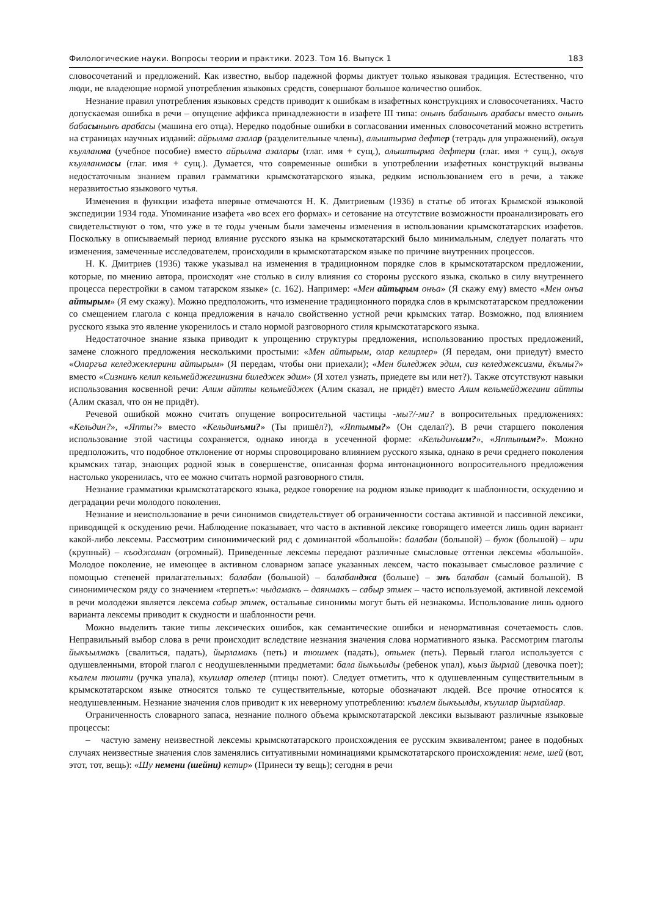Филологические науки. Вопросы теории и практики. 2023. Том 16. Выпуск 1 183
словосочетаний и предложений. Как известно, выбор падежной формы диктует только языковая традиция. Естественно, что люди, не владеющие нормой употребления языковых средств, совершают большое количество ошибок.
Незнание правил употребления языковых средств приводит к ошибкам в изафетных конструкциях и словосочетаниях. Часто допускаемая ошибка в речи – опущение аффикса принадлежности в изафете III типа: онынъ бабанынъ арабасы вместо онынъ бабасынынъ арабасы (машина его отца). Нередко подобные ошибки в согласовании именных словосочетаний можно встретить на страницах научных изданий: айрылма азалар (разделительные члены), алыштырма дефтер (тетрадь для упражнений), окъув къулланма (учебное пособие) вместо айрылма азалары (глаг. имя + сущ.), алыштырма дефтери (глаг. имя + сущ.), окъув къулланмасы (глаг. имя + сущ.). Думается, что современные ошибки в употреблении изафетных конструкций вызваны недостаточным знанием правил грамматики крымскотатарского языка, редким использованием его в речи, а также неразвитостью языкового чутья.
Изменения в функции изафета впервые отмечаются Н. К. Дмитриевым (1936) в статье об итогах Крымской языковой экспедиции 1934 года. Упоминание изафета «во всех его формах» и сетование на отсутствие возможности проанализировать его свидетельствуют о том, что уже в те годы ученым были замечены изменения в использовании крымскотатарских изафетов. Поскольку в описываемый период влияние русского языка на крымскотатарский было минимальным, следует полагать что изменения, замеченные исследователем, происходили в крымскотатарском языке по причине внутренних процессов.
Н. К. Дмитриев (1936) также указывал на изменения в традиционном порядке слов в крымскотатарском предложении, которые, по мнению автора, происходят «не столько в силу влияния со стороны русского языка, сколько в силу внутреннего процесса перестройки в самом татарском языке» (с. 162). Например: «Мен айтырым онъа» (Я скажу ему) вместо «Мен онъа айтырым» (Я ему скажу). Можно предположить, что изменение традиционного порядка слов в крымскотатарском предложении со смещением глагола с конца предложения в начало свойственно устной речи крымских татар. Возможно, под влиянием русского языка это явление укоренилось и стало нормой разговорного стиля крымскотатарского языка.
Недостаточное знание языка приводит к упрощению структуры предложения, использованию простых предложений, замене сложного предложения несколькими простыми: «Мен айтырым, олар келирлер» (Я передам, они приедут) вместо «Оларгъа келеджеклерини айтырым» (Я передам, чтобы они приехали); «Мен биледжек эдим, сиз келеджексизми, ёкъмы?» вместо «Сизнинъ келип кельмейджегинизни биледжек эдим» (Я хотел узнать, приедете вы или нет?). Также отсутствуют навыки использования косвенной речи: Алим айтты кельмейджек (Алим сказал, не придёт) вместо Алим кельмейджегини айтты (Алим сказал, что он не придёт).
Речевой ошибкой можно считать опущение вопросительной частицы -мы?/-ми? в вопросительных предложениях: «Кельдин?», «Япты?» вместо «Кельдинъми?» (Ты пришёл?), «Яптымы?» (Он сделал?). В речи старшего поколения использование этой частицы сохраняется, однако иногда в усеченной форме: «Кельдинъим?», «Яптыным?». Можно предположить, что подобное отклонение от нормы спровоцировано влиянием русского языка, однако в речи среднего поколения крымских татар, знающих родной язык в совершенстве, описанная форма интонационного вопросительного предложения настолько укоренилась, что ее можно считать нормой разговорного стиля.
Незнание грамматики крымскотатарского языка, редкое говорение на родном языке приводит к шаблонности, оскудению и деградации речи молодого поколения.
Незнание и неиспользование в речи синонимов свидетельствует об ограниченности состава активной и пассивной лексики, приводящей к оскудению речи. Наблюдение показывает, что часто в активной лексике говорящего имеется лишь один вариант какой-либо лексемы. Рассмотрим синонимический ряд с доминантой «большой»: балабан (большой) – буюк (большой) – ири (крупный) – къоджаман (огромный). Приведенные лексемы передают различные смысловые оттенки лексемы «большой». Молодое поколение, не имеющее в активном словарном запасе указанных лексем, часто показывает смысловое различие с помощью степеней прилагательных: балабан (большой) – балабанджа (больше) – энъ балабан (самый большой). В синонимическом ряду со значением «терпеть»: чыдамакъ – даянмакъ – сабыр этмек – часто используемой, активной лексемой в речи молодежи является лексема сабыр этмек, остальные синонимы могут быть ей незнакомы. Использование лишь одного варианта лексемы приводит к скудности и шаблонности речи.
Можно выделить такие типы лексических ошибок, как семантические ошибки и ненормативная сочетаемость слов. Неправильный выбор слова в речи происходит вследствие незнания значения слова нормативного языка. Рассмотрим глаголы йыкъылмакъ (свалиться, падать), йырламакъ (петь) и тюшмек (падать), отьмек (петь). Первый глагол используется с одушевленными, второй глагол с неодушевленными предметами: бала йыкъылды (ребенок упал), къыз йырлай (девочка поет); къалем тюшти (ручка упала), къушлар отелер (птицы поют). Следует отметить, что к одушевленным существительным в крымскотатарском языке относятся только те существительные, которые обозначают людей. Все прочие относятся к неодушевленным. Незнание значения слов приводит к их неверному употреблению: къалем йыкъылды, къушлар йырлайлар.
Ограниченность словарного запаса, незнание полного объема крымскотатарской лексики вызывают различные языковые процессы:
– частую замену неизвестной лексемы крымскотатарского происхождения ее русским эквивалентом; ранее в подобных случаях неизвестные значения слов заменялись ситуативными номинациями крымскотатарского происхождения: неме, шей (вот, этот, тот, вещь): «Шу немени (шейни) кетир» (Принеси ту вещь); сегодня в речи